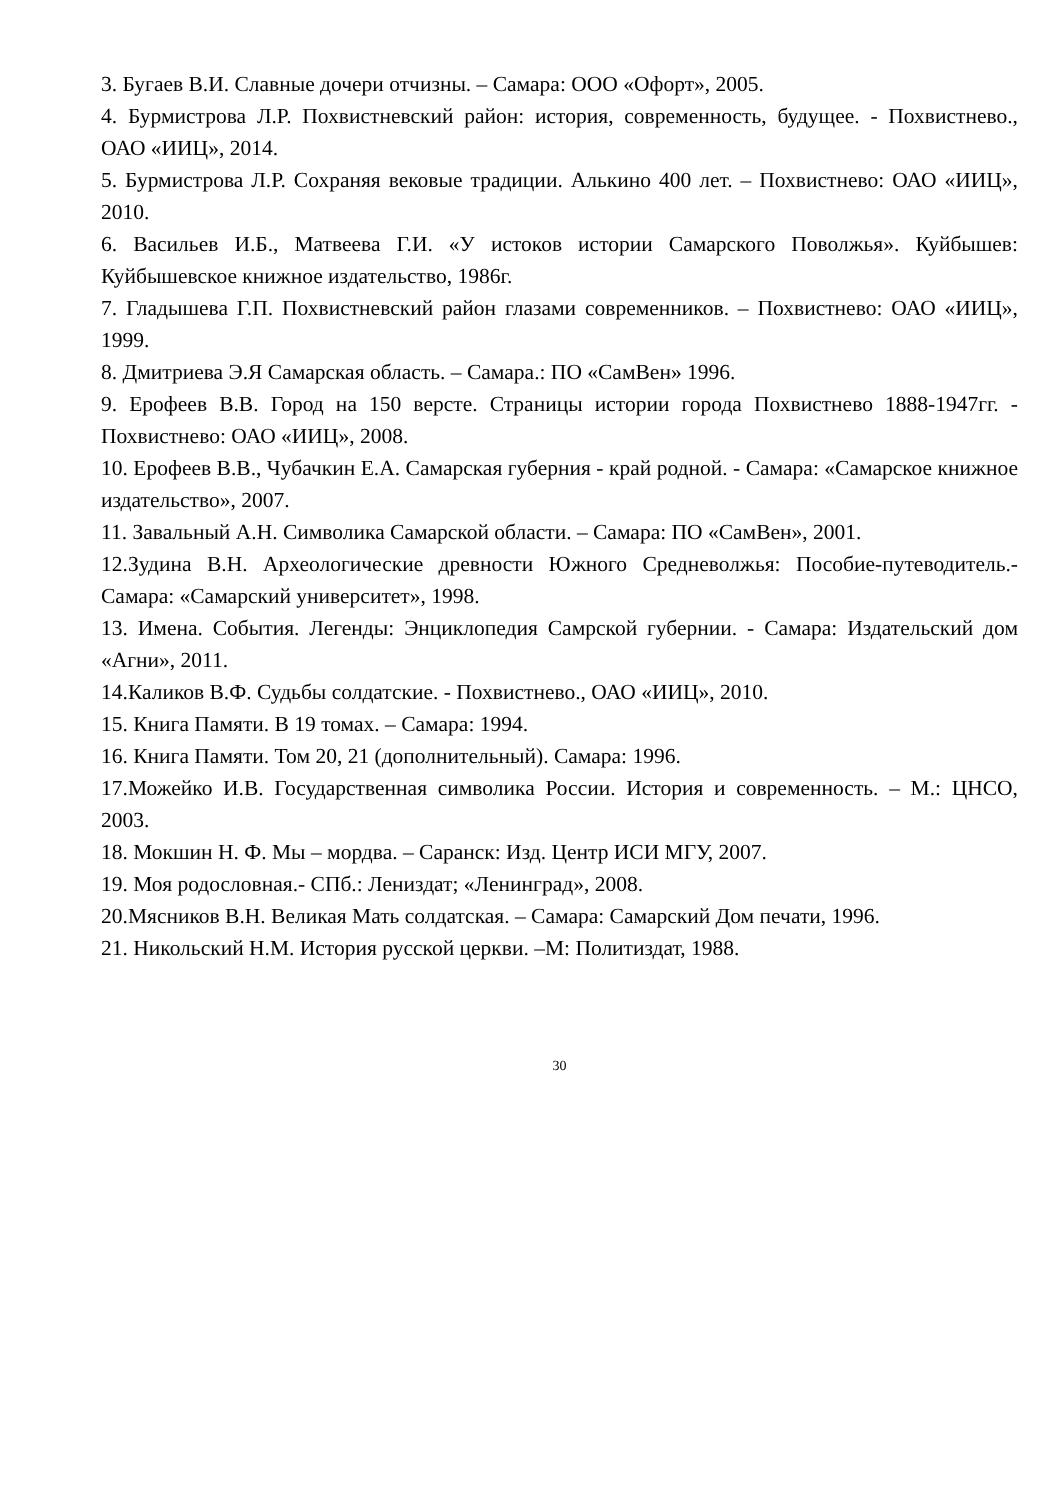3. Бугаев В.И. Славные дочери отчизны. – Самара: ООО «Офорт», 2005.
4. Бурмистрова Л.Р. Похвистневский район: история, современность, будущее. - Похвистнево., ОАО «ИИЦ», 2014.
5. Бурмистрова Л.Р. Сохраняя вековые традиции. Алькино 400 лет. – Похвистнево: ОАО «ИИЦ», 2010.
6. Васильев И.Б., Матвеева Г.И. «У истоков истории Самарского Поволжья». Куйбышев: Куйбышевское книжное издательство, 1986г.
7. Гладышева Г.П. Похвистневский район глазами современников. – Похвистнево: ОАО «ИИЦ», 1999.
8. Дмитриева Э.Я Самарская область. – Самара.: ПО «СамВен» 1996.
9. Ерофеев В.В. Город на 150 версте. Страницы истории города Похвистнево 1888-1947гг. - Похвистнево: ОАО «ИИЦ», 2008.
10. Ерофеев В.В., Чубачкин Е.А. Самарская губерния - край родной. - Самара: «Самарское книжное издательство», 2007.
11. Завальный А.Н. Символика Самарской области. – Самара: ПО «СамВен», 2001.
12.Зудина В.Н. Археологические древности Южного Средневолжья: Пособие-путеводитель.- Самара: «Самарский университет», 1998.
13. Имена. События. Легенды: Энциклопедия Самрской губернии. - Самара: Издательский дом «Агни», 2011.
14.Каликов В.Ф. Судьбы солдатские. - Похвистнево., ОАО «ИИЦ», 2010.
15. Книга Памяти. В 19 томах. – Самара: 1994.
16. Книга Памяти. Том 20, 21 (дополнительный). Самара: 1996.
17.Можейко И.В. Государственная символика России. История и современность. – М.: ЦНСО, 2003.
18. Мокшин Н. Ф. Мы – мордва. – Саранск: Изд. Центр ИСИ МГУ, 2007.
19. Моя родословная.- СПб.: Лениздат; «Ленинград», 2008.
20.Мясников В.Н. Великая Мать солдатская. – Самара: Самарский Дом печати, 1996.
21. Никольский Н.М. История русской церкви. –М: Политиздат, 1988.
30